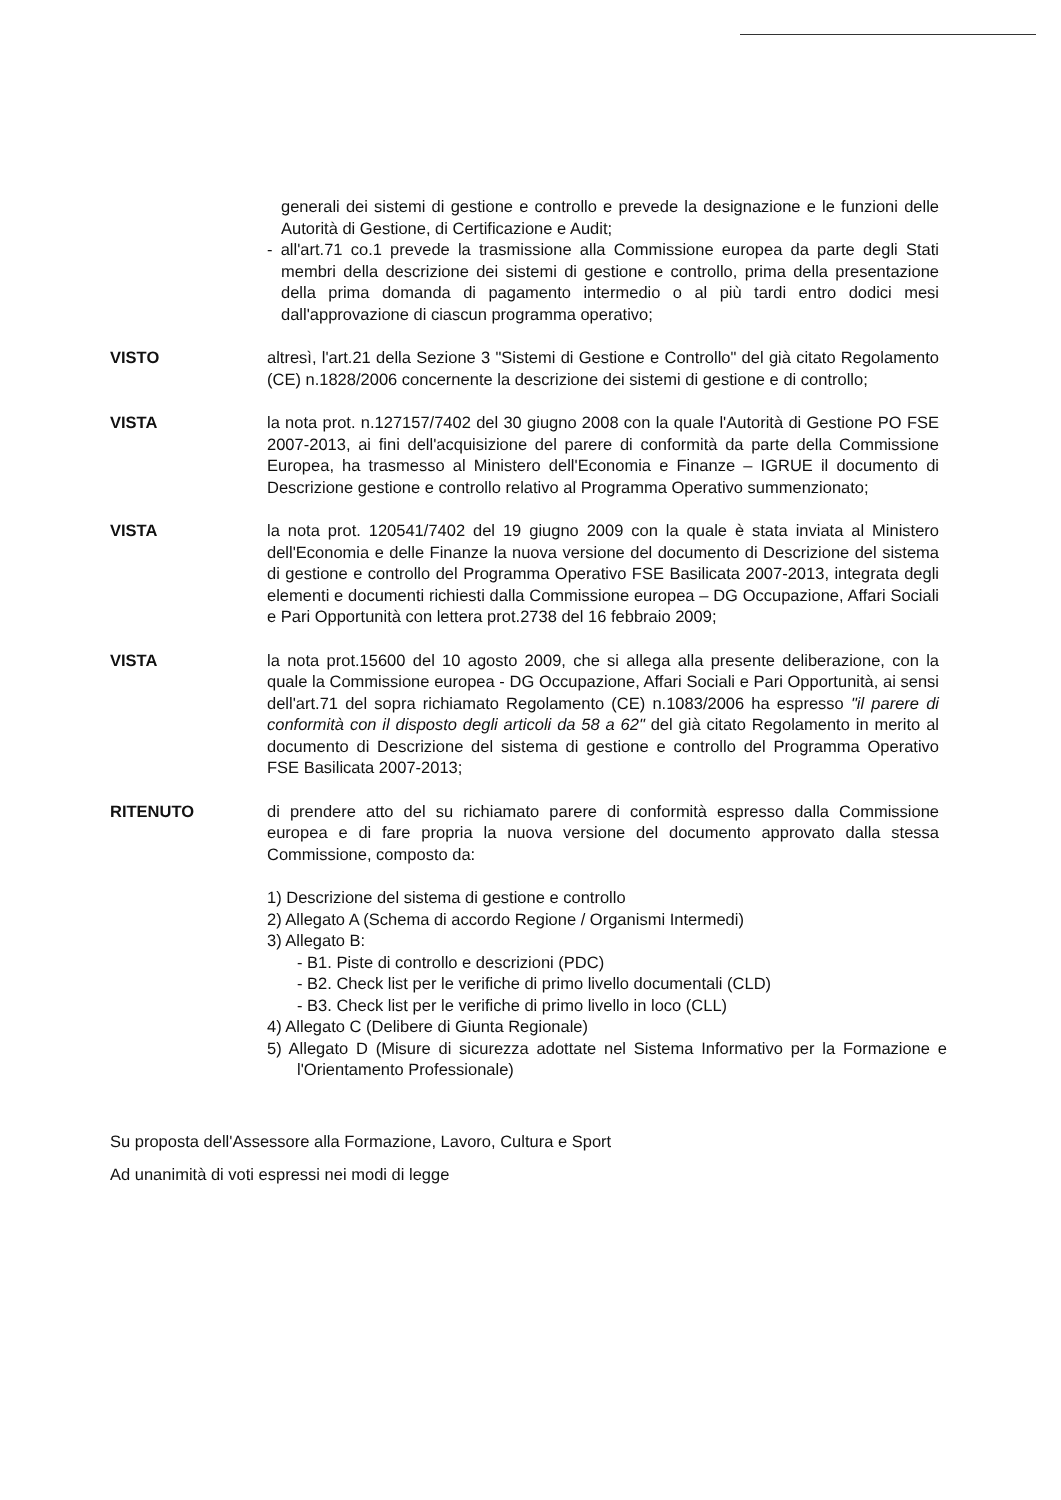generali dei sistemi di gestione e controllo e prevede la designazione e le funzioni delle Autorità di Gestione, di Certificazione e Audit;
- all'art.71 co.1 prevede la trasmissione alla Commissione europea da parte degli Stati membri della descrizione dei sistemi di gestione e controllo, prima della presentazione della prima domanda di pagamento intermedio o al più tardi entro dodici mesi dall'approvazione di ciascun programma operativo;
VISTO altresì, l'art.21 della Sezione 3 "Sistemi di Gestione e Controllo" del già citato Regolamento (CE) n.1828/2006 concernente la descrizione dei sistemi di gestione e di controllo;
VISTA la nota prot. n.127157/7402 del 30 giugno 2008 con la quale l'Autorità di Gestione PO FSE 2007-2013, ai fini dell'acquisizione del parere di conformità da parte della Commissione Europea, ha trasmesso al Ministero dell'Economia e Finanze – IGRUE il documento di Descrizione gestione e controllo relativo al Programma Operativo summenzionato;
VISTA la nota prot. 120541/7402 del 19 giugno 2009 con la quale è stata inviata al Ministero dell'Economia e delle Finanze la nuova versione del documento di Descrizione del sistema di gestione e controllo del Programma Operativo FSE Basilicata 2007-2013, integrata degli elementi e documenti richiesti dalla Commissione europea – DG Occupazione, Affari Sociali e Pari Opportunità con lettera prot.2738 del 16 febbraio 2009;
VISTA la nota prot.15600 del 10 agosto 2009, che si allega alla presente deliberazione, con la quale la Commissione europea - DG Occupazione, Affari Sociali e Pari Opportunità, ai sensi dell'art.71 del sopra richiamato Regolamento (CE) n.1083/2006 ha espresso "il parere di conformità con il disposto degli articoli da 58 a 62" del già citato Regolamento in merito al documento di Descrizione del sistema di gestione e controllo del Programma Operativo FSE Basilicata 2007-2013;
RITENUTO di prendere atto del su richiamato parere di conformità espresso dalla Commissione europea e di fare propria la nuova versione del documento approvato dalla stessa Commissione, composto da:
1) Descrizione del sistema di gestione e controllo
2) Allegato A (Schema di accordo Regione / Organismi Intermedi)
3) Allegato B:
- B1. Piste di controllo e descrizioni (PDC)
- B2. Check list per le verifiche di primo livello documentali (CLD)
- B3. Check list per le verifiche di primo livello in loco (CLL)
4) Allegato C (Delibere di Giunta Regionale)
5) Allegato D (Misure di sicurezza adottate nel Sistema Informativo per la Formazione e l'Orientamento Professionale)
Su proposta dell'Assessore alla Formazione, Lavoro, Cultura e Sport
Ad unanimità di voti espressi nei modi di legge